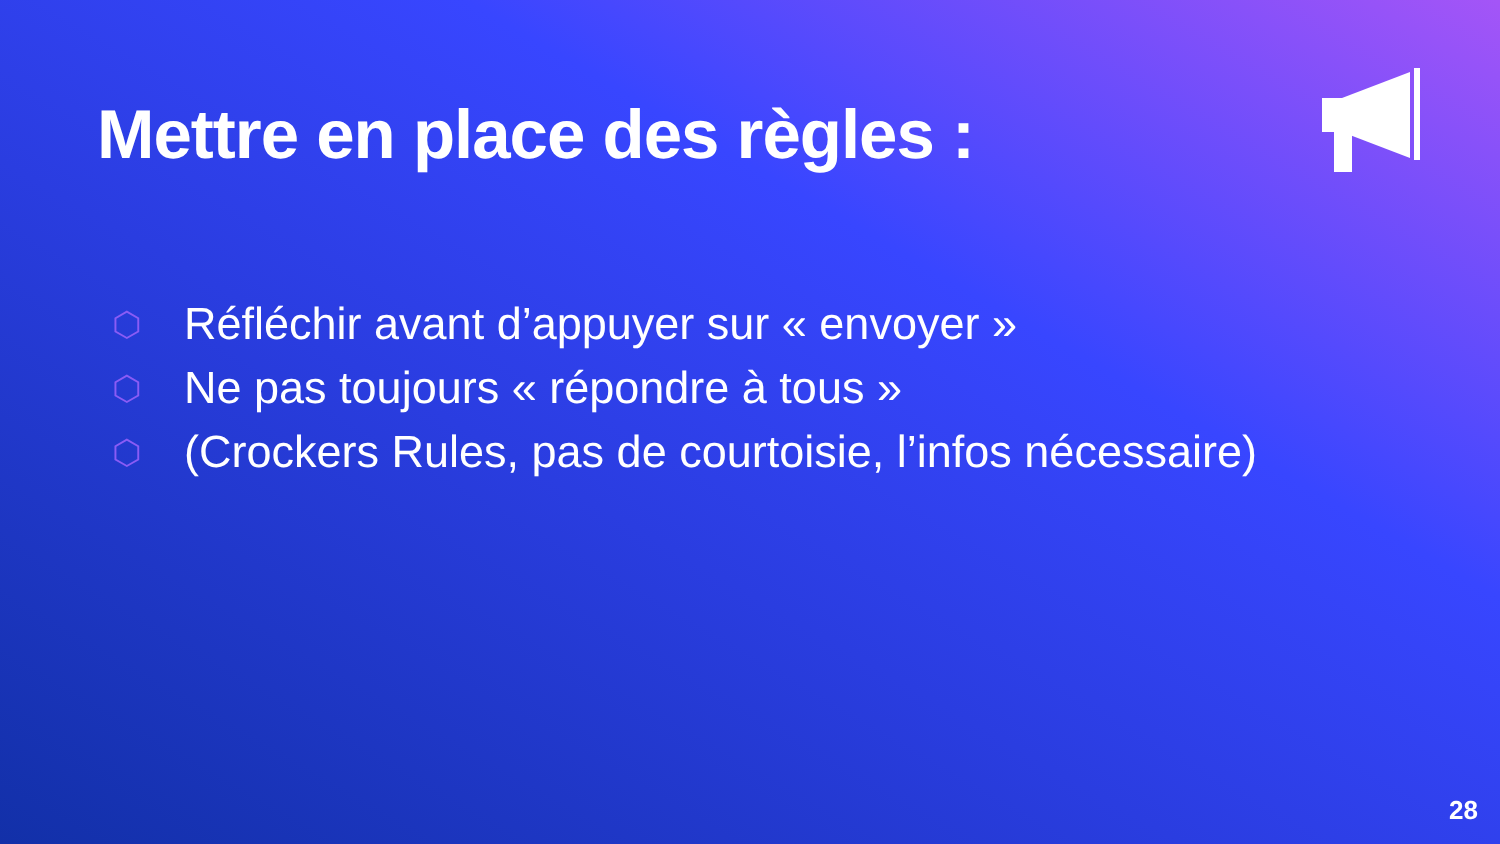Mettre en place des règles :
⬡ Réfléchir avant d’appuyer sur « envoyer »
⬡ Ne pas toujours « répondre à tous »
⬡ (Crockers Rules, pas de courtoisie, l’infos nécessaire)
28